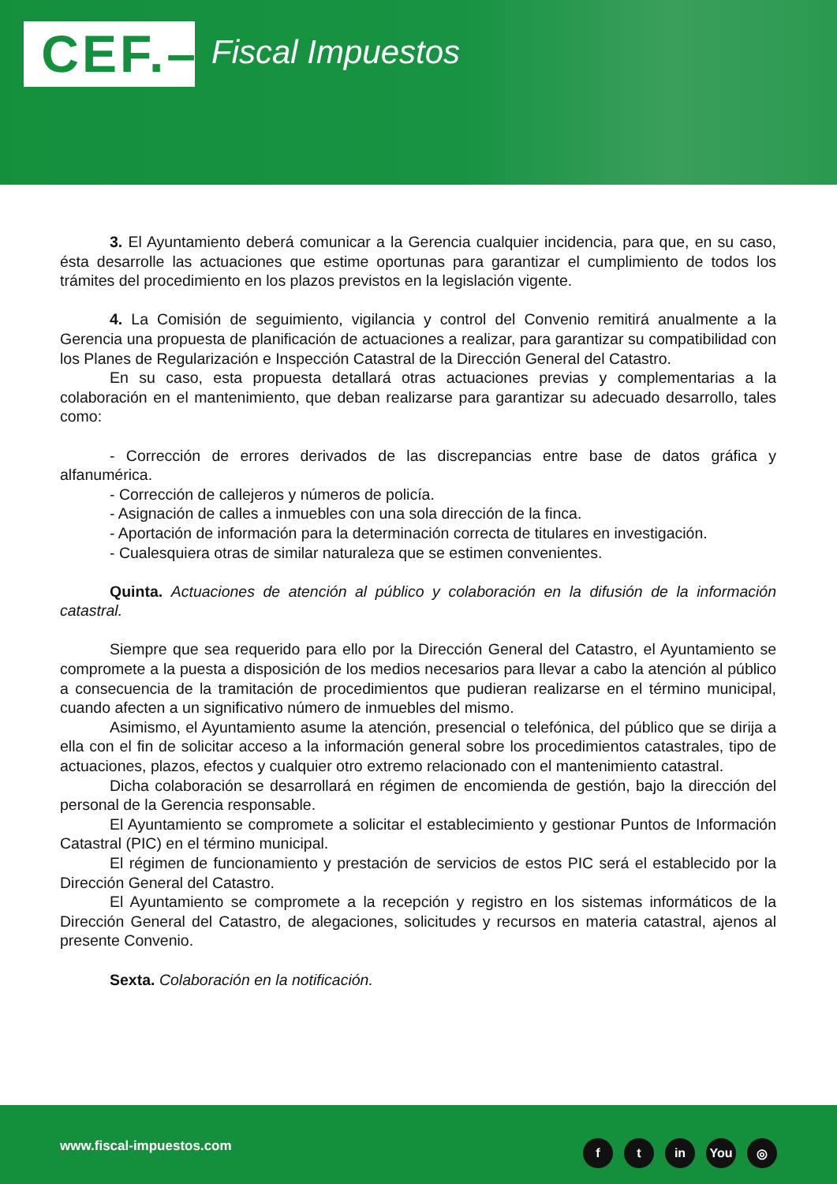CEF.–
Fiscal Impuestos
3. El Ayuntamiento deberá comunicar a la Gerencia cualquier incidencia, para que, en su caso, ésta desarrolle las actuaciones que estime oportunas para garantizar el cumplimiento de todos los trámites del procedimiento en los plazos previstos en la legislación vigente.
4. La Comisión de seguimiento, vigilancia y control del Convenio remitirá anualmente a la Gerencia una propuesta de planificación de actuaciones a realizar, para garantizar su compatibilidad con los Planes de Regularización e Inspección Catastral de la Dirección General del Catastro.
En su caso, esta propuesta detallará otras actuaciones previas y complementarias a la colaboración en el mantenimiento, que deban realizarse para garantizar su adecuado desarrollo, tales como:
- Corrección de errores derivados de las discrepancias entre base de datos gráfica y alfanumérica.
- Corrección de callejeros y números de policía.
- Asignación de calles a inmuebles con una sola dirección de la finca.
- Aportación de información para la determinación correcta de titulares en investigación.
- Cualesquiera otras de similar naturaleza que se estimen convenientes.
Quinta. Actuaciones de atención al público y colaboración en la difusión de la información catastral.
Siempre que sea requerido para ello por la Dirección General del Catastro, el Ayuntamiento se compromete a la puesta a disposición de los medios necesarios para llevar a cabo la atención al público a consecuencia de la tramitación de procedimientos que pudieran realizarse en el término municipal, cuando afecten a un significativo número de inmuebles del mismo.
Asimismo, el Ayuntamiento asume la atención, presencial o telefónica, del público que se dirija a ella con el fin de solicitar acceso a la información general sobre los procedimientos catastrales, tipo de actuaciones, plazos, efectos y cualquier otro extremo relacionado con el mantenimiento catastral.
Dicha colaboración se desarrollará en régimen de encomienda de gestión, bajo la dirección del personal de la Gerencia responsable.
El Ayuntamiento se compromete a solicitar el establecimiento y gestionar Puntos de Información Catastral (PIC) en el término municipal.
El régimen de funcionamiento y prestación de servicios de estos PIC será el establecido por la Dirección General del Catastro.
El Ayuntamiento se compromete a la recepción y registro en los sistemas informáticos de la Dirección General del Catastro, de alegaciones, solicitudes y recursos en materia catastral, ajenos al presente Convenio.
Sexta. Colaboración en la notificación.
www.fiscal-impuestos.com ft in You ◎